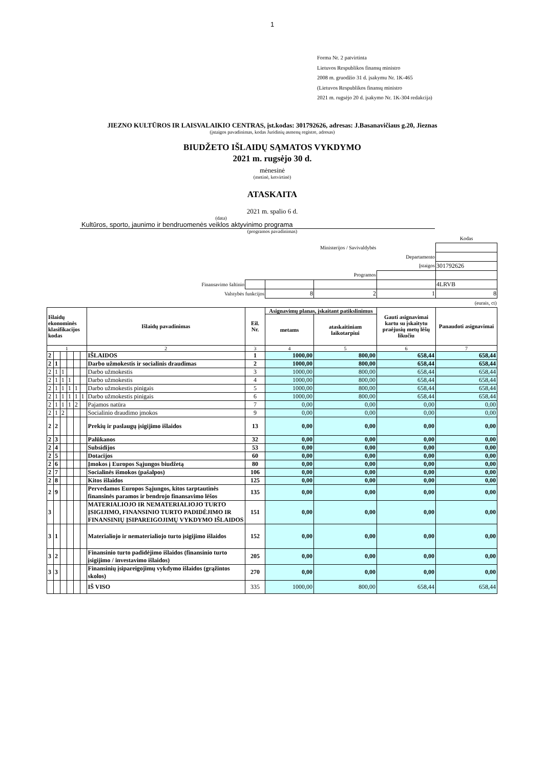1
Forma Nr. 2 patvirtinta
Lietuvos Respublikos finansų ministro
2008 m. gruodžio 31 d. įsakymu Nr. 1K-465
(Lietuvos Respublikos finansų ministro
2021 m. rugsėjo 20 d. įsakymo Nr. 1K-304 redakcija)
JIEZNO KULTŪROS IR LAISVALAIKIO CENTRAS, įst.kodas: 301792626, adresas: J.Basanavičiaus g.20, Jieznas
(įstaigos pavadinimas, kodas Juridinių asmenų registre, adresas)
BIUDŽETO IŠLAIDŲ SĄMATOS VYKDYMO
2021 m. rugsėjo 30 d.
mėnesinė
(metinė, ketvirtinė)
ATASKAITA
2021 m. spalio 6 d.
(data)
Kultūros, sporto, jaunimo ir bendruomenės veiklos aktyvinimo programa
(programos pavadinimas)
| | | | | | Kodas |
| Ministerijos / Savivaldybės | | | | | |
| Departamento | | | | | |
| Įstaigos | | | | | 301792626 |
| Programos | | | | | |
| Finansavimo šaltinio | | | | | 4LRVB |
| Valstybės funkcijos | | 8 | 2 | 1 | 8 |
| (eurais, ct) | | | | | |
| Išlaidų ekonominės klasifikacijos kodas | | | | | | Išlaidų pavadinimas | Eil. Nr. | Asignavimų planas, įskaitant patikslinimus | | Gauti asignavimai kartu su įskaitytu praėjusių metų lėšų likučiu | Panaudoti asignavimai |
| --- | --- | --- | --- | --- | --- | --- | --- | --- | --- | --- | --- |
| | | | | | | | | metams | ataskaitiniam laikotarpiui | | |
| 1 | | | | | | 2 | 3 | 4 | 5 | 6 | 7 |
| 2 | | | | | | IŠLAIDOS | 1 | 1000,00 | 800,00 | 658,44 | 658,44 |
| 2 | 1 | | | | | Darbo užmokestis ir socialinis draudimas | 2 | 1000,00 | 800,00 | 658,44 | 658,44 |
| 2 | 1 | 1 | | | | Darbo užmokestis | 3 | 1000,00 | 800,00 | 658,44 | 658,44 |
| 2 | 1 | 1 | 1 | | | Darbo užmokestis | 4 | 1000,00 | 800,00 | 658,44 | 658,44 |
| 2 | 1 | 1 | 1 | 1 | | Darbo užmokestis pinigais | 5 | 1000,00 | 800,00 | 658,44 | 658,44 |
| 2 | 1 | 1 | 1 | 1 | 1 | Darbo užmokestis pinigais | 6 | 1000,00 | 800,00 | 658,44 | 658,44 |
| 2 | 1 | 1 | 1 | 2 | | Pajamos natūra | 7 | 0,00 | 0,00 | 0,00 | 0,00 |
| 2 | 1 | 2 | | | | Socialinio draudimo įmokos | 9 | 0,00 | 0,00 | 0,00 | 0,00 |
| 2 | 2 | | | | | Prekių ir paslaugų įsigijimo išlaidos | 13 | 0,00 | 0,00 | 0,00 | 0,00 |
| 2 | 3 | | | | | Palūkanos | 32 | 0,00 | 0,00 | 0,00 | 0,00 |
| 2 | 4 | | | | | Subsidijos | 53 | 0,00 | 0,00 | 0,00 | 0,00 |
| 2 | 5 | | | | | Dotacijos | 60 | 0,00 | 0,00 | 0,00 | 0,00 |
| 2 | 6 | | | | | Įmokos į Europos Sąjungos biudžetą | 80 | 0,00 | 0,00 | 0,00 | 0,00 |
| 2 | 7 | | | | | Socialinės išmokos (pašalpos) | 106 | 0,00 | 0,00 | 0,00 | 0,00 |
| 2 | 8 | | | | | Kitos išlaidos | 125 | 0,00 | 0,00 | 0,00 | 0,00 |
| 2 | 9 | | | | | Pervedamos Europos Sąjungos, kitos tarptautinės finansinės paramos ir bendrojo finansavimo lėšos | 135 | 0,00 | 0,00 | 0,00 | 0,00 |
| 3 | | | | | | MATERIALIOJO IR NEMATERIALIOJO TURTO ĮSIGIJIMO, FINANSINIO TURTO PADIDĖJIMO IR FINANSINIŲ ĮSIPAREIGOJIMŲ VYKDYMO IŠLAIDOS | 151 | 0,00 | 0,00 | 0,00 | 0,00 |
| 3 | 1 | | | | | Materialiojo ir nematerialiojo turto įsigijimo išlaidos | 152 | 0,00 | 0,00 | 0,00 | 0,00 |
| 3 | 2 | | | | | Finansinio turto padidėjimo išlaidos (finansinio turto įsigijimo / investavimo išlaidos) | 205 | 0,00 | 0,00 | 0,00 | 0,00 |
| 3 | 3 | | | | | Finansinių įsipareigojimų vykdymo išlaidos (grąžintos skolos) | 270 | 0,00 | 0,00 | 0,00 | 0,00 |
| | | | | | | IŠ VISO | 335 | 1000,00 | 800,00 | 658,44 | 658,44 |